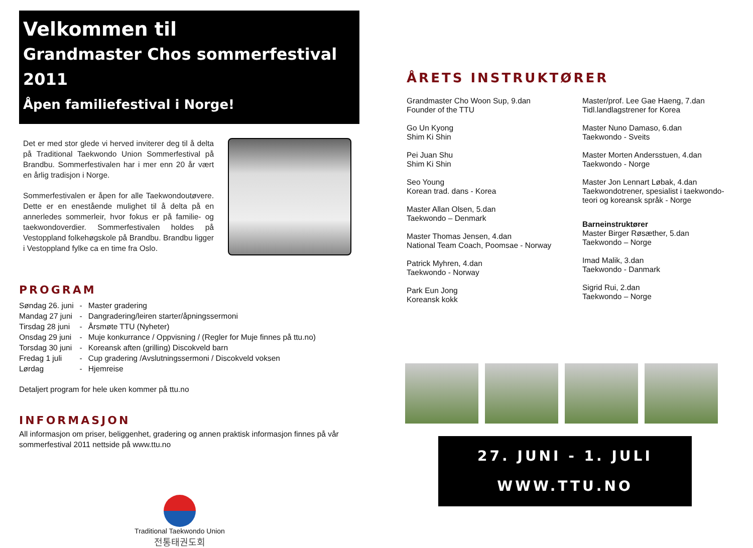Velkommen til
Grandmaster Chos sommerfestival 2011
Åpen familiefestival i Norge!
Det er med stor glede vi herved inviterer deg til å delta på Traditional Taekwondo Union Sommerfestival på Brandbu. Sommerfestivalen har i mer enn 20 år vært en årlig tradisjon i Norge.
Sommerfestivalen er åpen for alle Taekwondoutøvere. Dette er en enestående mulighet til å delta på en annerledes sommerleir, hvor fokus er på familie- og taekwondoverdier. Sommerfestivalen holdes på Vestoppland folkehøgskole på Brandbu. Brandbu ligger i Vestoppland fylke ca en time fra Oslo.
PROGRAM
| Søndag 26. juni | - | Master gradering |
| Mandag 27 juni | - | Dangradering/leiren starter/åpningssermoni |
| Tirsdag 28 juni | - | Årsmøte TTU (Nyheter) |
| Onsdag 29 juni | - | Muje konkurrance / Oppvisning / (Regler for Muje finnes på ttu.no) |
| Torsdag 30 juni | - | Koreansk aften (grilling) Discokveld barn |
| Fredag 1 juli | - | Cup gradering /Avslutningssermoni / Discokveld voksen |
| Lørdag | - | Hjemreise |
Detaljert program for hele uken kommer på ttu.no
INFORMASJON
All informasjon om priser, beliggenhet, gradering og annen praktisk informasjon finnes på vår sommerfestival 2011 nettside på www.ttu.no
Traditional Taekwondo Union
전통태권도회
ÅRETS INSTRUKTØRER
Grandmaster Cho Woon Sup, 9.dan
Founder of the TTU
Go Un Kyong
Shim Ki Shin
Pei Juan Shu
Shim Ki Shin
Seo Young
Korean trad. dans - Korea
Master Allan Olsen, 5.dan
Taekwondo – Denmark
Master Thomas Jensen, 4.dan
National Team Coach, Poomsae - Norway
Patrick Myhren, 4.dan
Taekwondo - Norway
Park Eun Jong
Koreansk kokk
Master/prof. Lee Gae Haeng, 7.dan
Tidl.landlagstrener for Korea
Master Nuno Damaso, 6.dan
Taekwondo - Sveits
Master Morten Andersstuen, 4.dan
Taekwondo - Norge
Master Jon Lennart Løbak, 4.dan
Taekwondotrener, spesialist i taekwondo-
teori og koreansk språk - Norge
Barneinstruktører
Master Birger Røsæther, 5.dan
Taekwondo – Norge
Imad Malik, 3.dan
Taekwondo - Danmark
Sigrid Rui, 2.dan
Taekwondo – Norge
27. JUNI - 1. JULI
WWW.TTU.NO